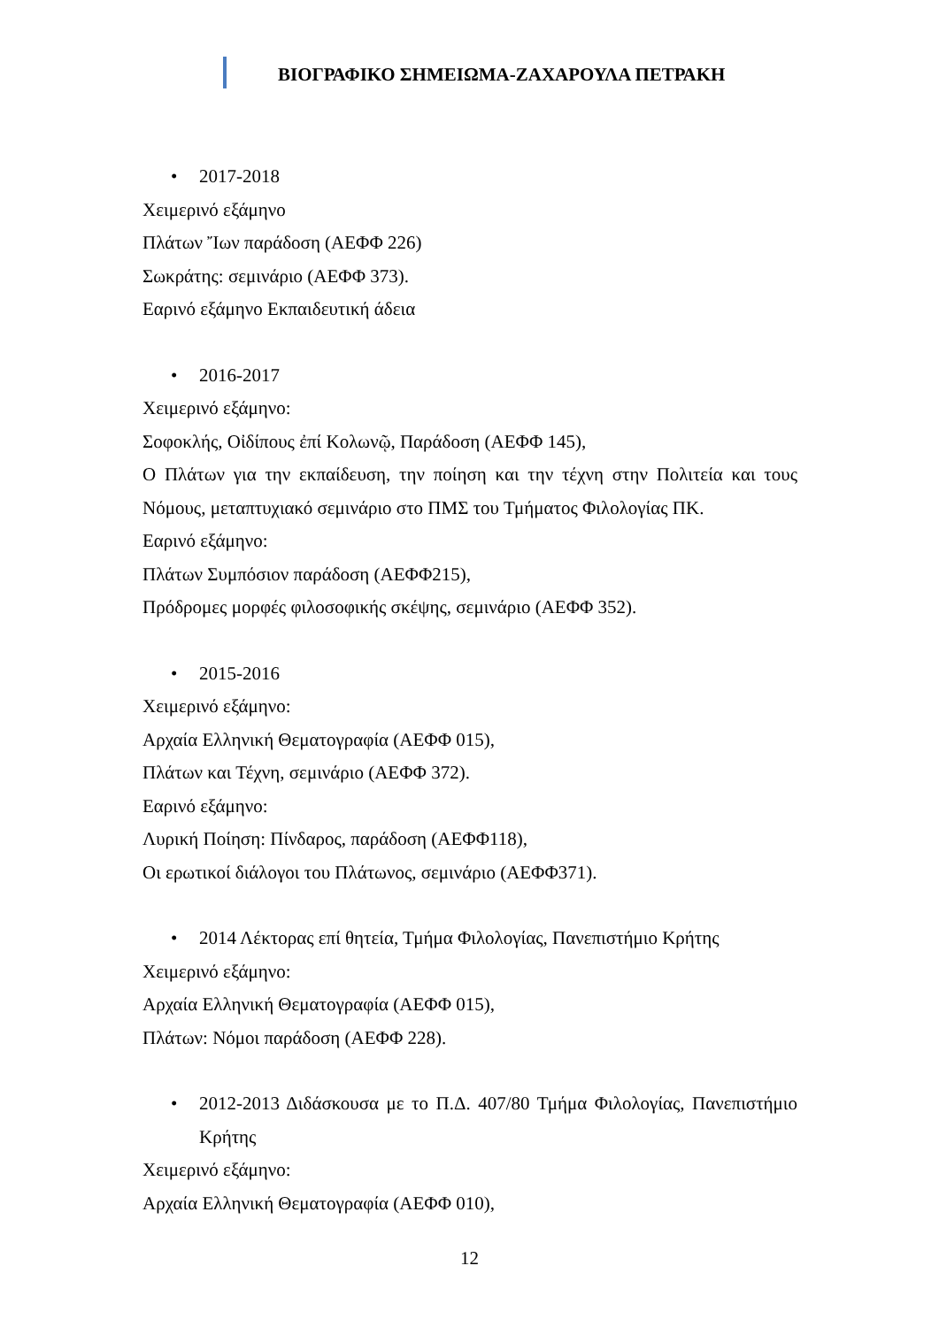ΒΙΟΓΡΑΦΙΚΟ ΣΗΜΕΙΩΜΑ-ΖΑΧΑΡΟΥΛΑ ΠΕΤΡΑΚΗ
• 2017-2018
Χειμερινό εξάμηνο
Πλάτων Ἴων παράδοση (ΑΕΦΦ 226)
Σωκράτης: σεμινάριο (ΑΕΦΦ 373).
Εαρινό εξάμηνο Εκπαιδευτική άδεια
• 2016-2017
Χειμερινό εξάμηνο:
Σοφοκλής, Οἰδίπους ἐπί Κολωνῷ, Παράδοση (ΑΕΦΦ 145),
Ο Πλάτων για την εκπαίδευση, την ποίηση και την τέχνη στην Πολιτεία και τους Νόμους, μεταπτυχιακό σεμινάριο στο ΠΜΣ του Τμήματος Φιλολογίας ΠΚ.
Εαρινό εξάμηνο:
Πλάτων Συμπόσιον παράδοση (ΑΕΦΦ215),
Πρόδρομες μορφές φιλοσοφικής σκέψης, σεμινάριο (ΑΕΦΦ 352).
• 2015-2016
Χειμερινό εξάμηνο:
Αρχαία Ελληνική Θεματογραφία (ΑΕΦΦ 015),
Πλάτων και Τέχνη, σεμινάριο (ΑΕΦΦ 372).
Εαρινό εξάμηνο:
Λυρική Ποίηση: Πίνδαρος, παράδοση (ΑΕΦΦ118),
Οι ερωτικοί διάλογοι του Πλάτωνος, σεμινάριο (ΑΕΦΦ371).
• 2014 Λέκτορας επί θητεία, Τμήμα Φιλολογίας, Πανεπιστήμιο Κρήτης
Χειμερινό εξάμηνο:
Αρχαία Ελληνική Θεματογραφία (ΑΕΦΦ 015),
Πλάτων: Νόμοι παράδοση (ΑΕΦΦ 228).
• 2012-2013 Διδάσκουσα με το Π.Δ. 407/80 Τμήμα Φιλολογίας, Πανεπιστήμιο Κρήτης
Χειμερινό εξάμηνο:
Αρχαία Ελληνική Θεματογραφία (ΑΕΦΦ 010),
12